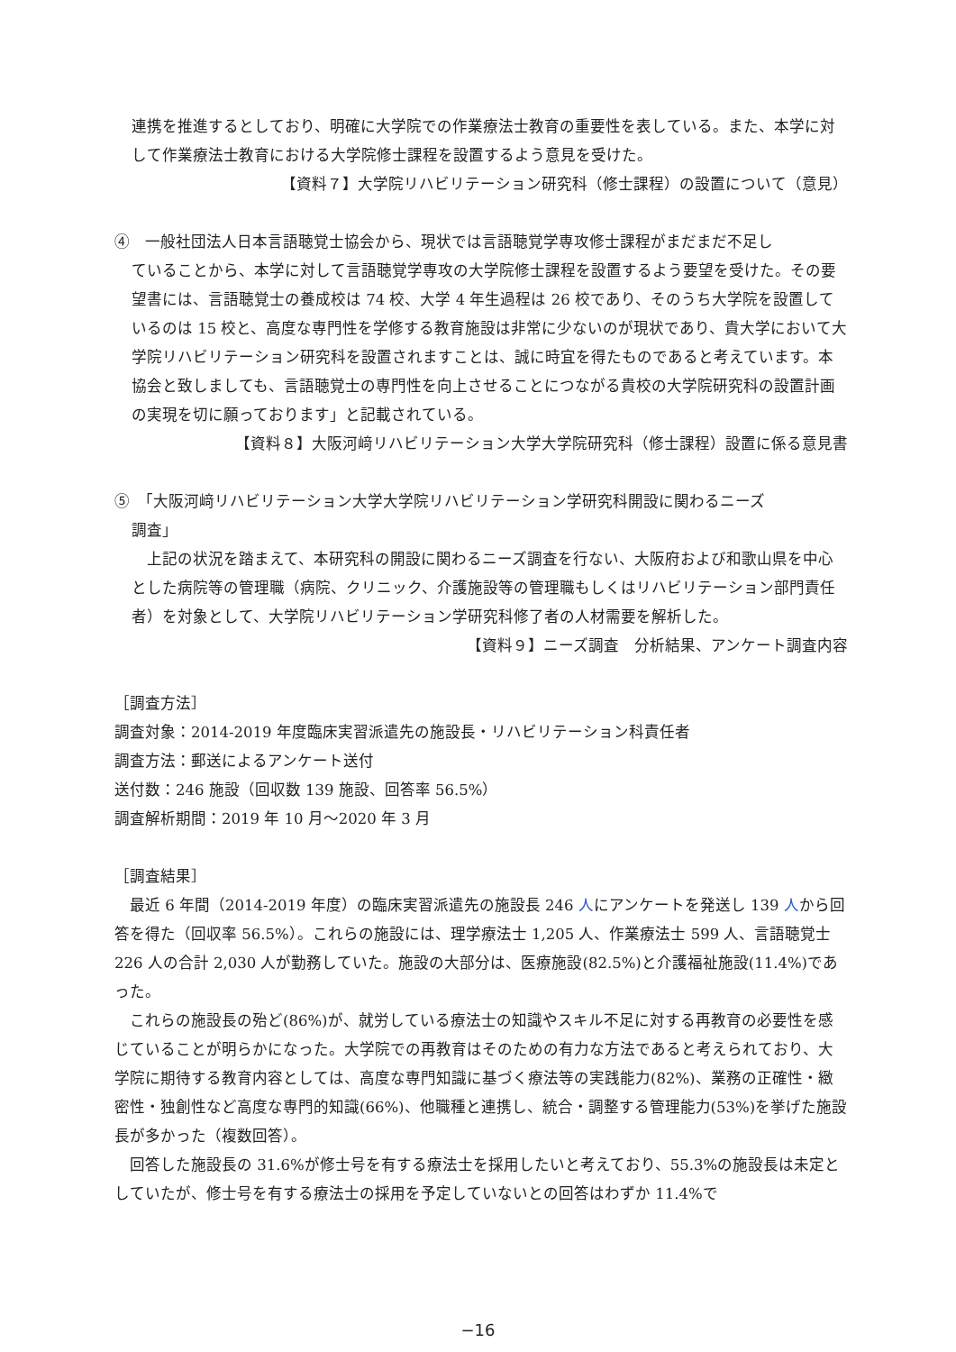連携を推進するとしており、明確に大学院での作業療法士教育の重要性を表している。また、本学に対して作業療法士教育における大学院修士課程を設置するよう意見を受けた。
【資料７】大学院リハビリテーション研究科（修士課程）の設置について（意見）
④　一般社団法人日本言語聴覚士協会から、現状では言語聴覚学専攻修士課程がまだまだ不足し
ていることから、本学に対して言語聴覚学専攻の大学院修士課程を設置するよう要望を受けた。その要望書には、言語聴覚士の養成校は 74 校、大学 4 年生過程は 26 校であり、そのうち大学院を設置しているのは 15 校と、高度な専門性を学修する教育施設は非常に少ないのが現状であり、貴大学において大学院リハビリテーション研究科を設置されますことは、誠に時宜を得たものであると考えています。本協会と致しましても、言語聴覚士の専門性を向上させることにつながる貴校の大学院研究科の設置計画の実現を切に願っております」と記載されている。
【資料８】大阪河﨑リハビリテーション大学大学院研究科（修士課程）設置に係る意見書
⑤　「大阪河﨑リハビリテーション大学大学院リハビリテーション学研究科開設に関わるニーズ
調査」
　上記の状況を踏まえて、本研究科の開設に関わるニーズ調査を行ない、大阪府および和歌山県を中心とした病院等の管理職（病院、クリニック、介護施設等の管理職もしくはリハビリテーション部門責任者）を対象として、大学院リハビリテーション学研究科修了者の人材需要を解析した。
【資料９】ニーズ調査　分析結果、アンケート調査内容
［調査方法］
調査対象：2014-2019 年度臨床実習派遣先の施設長・リハビリテーション科責任者
調査方法：郵送によるアンケート送付
送付数：246 施設（回収数 139 施設、回答率 56.5%）
調査解析期間：2019 年 10 月～2020 年 3 月
［調査結果］
　最近 6 年間（2014-2019 年度）の臨床実習派遣先の施設長 246 人にアンケートを発送し 139 人から回答を得た（回収率 56.5%）。これらの施設には、理学療法士 1,205 人、作業療法士 599 人、言語聴覚士 226 人の合計 2,030 人が勤務していた。施設の大部分は、医療施設(82.5%)と介護福祉施設(11.4%)であった。
　これらの施設長の殆ど(86%)が、就労している療法士の知識やスキル不足に対する再教育の必要性を感じていることが明らかになった。大学院での再教育はそのための有力な方法であると考えられており、大学院に期待する教育内容としては、高度な専門知識に基づく療法等の実践能力(82%)、業務の正確性・緻密性・独創性など高度な専門的知識(66%)、他職種と連携し、統合・調整する管理能力(53%)を挙げた施設長が多かった（複数回答）。
　回答した施設長の 31.6%が修士号を有する療法士を採用したいと考えており、55.3%の施設長は未定としていたが、修士号を有する療法士の採用を予定していないとの回答はわずか 11.4%で
−16